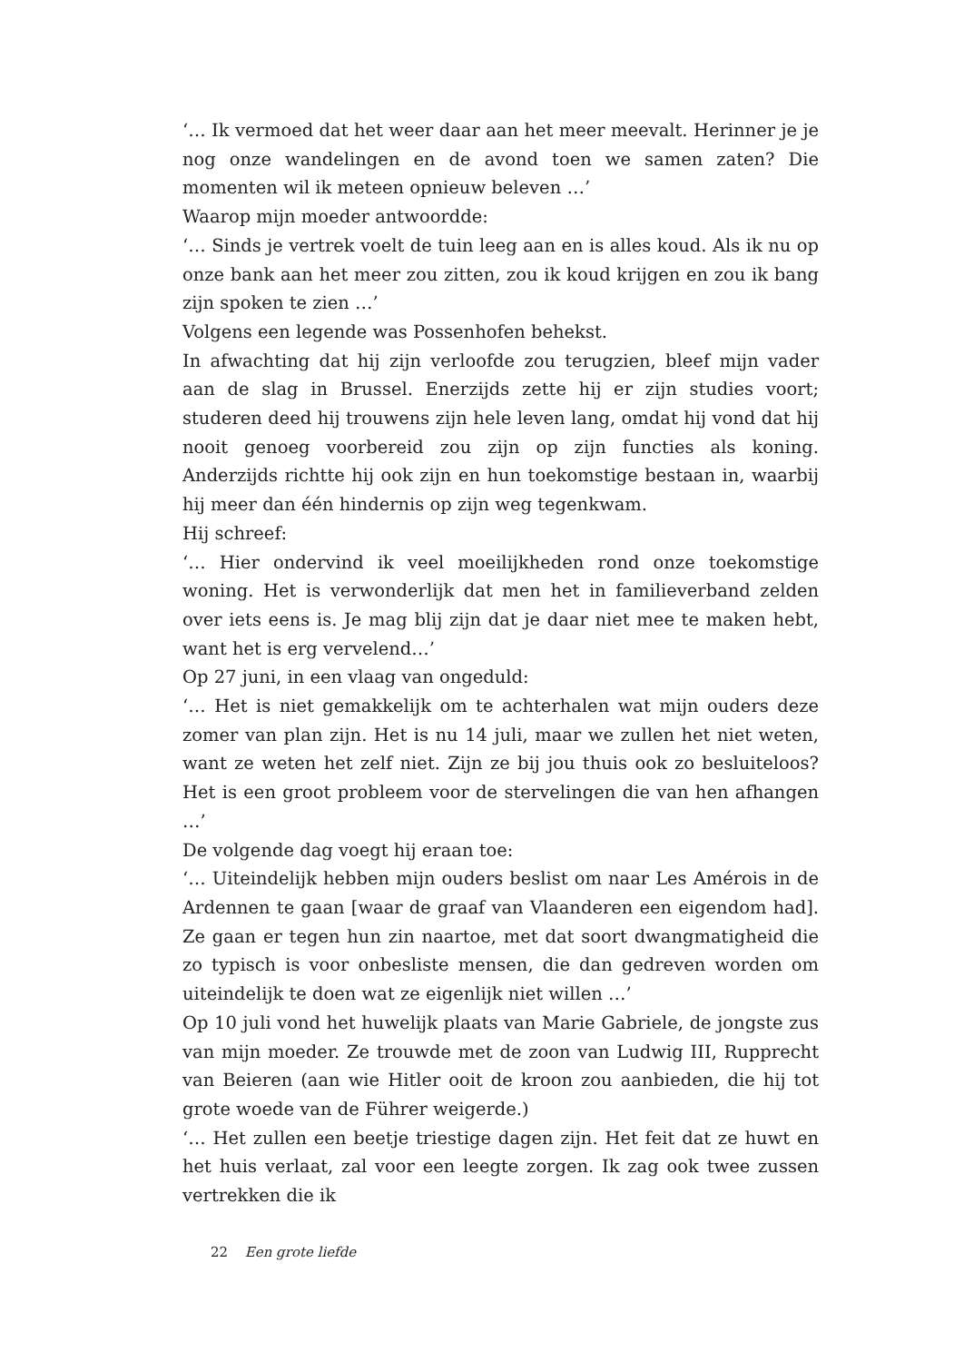‘… Ik vermoed dat het weer daar aan het meer meevalt. Herinner je je nog onze wandelingen en de avond toen we samen zaten? Die momenten wil ik meteen opnieuw beleven …’
Waarop mijn moeder antwoordde:
‘… Sinds je vertrek voelt de tuin leeg aan en is alles koud. Als ik nu op onze bank aan het meer zou zitten, zou ik koud krijgen en zou ik bang zijn spoken te zien …’
Volgens een legende was Possenhofen behekst.
In afwachting dat hij zijn verloofde zou terugzien, bleef mijn vader aan de slag in Brussel. Enerzijds zette hij er zijn studies voort; studeren deed hij trouwens zijn hele leven lang, omdat hij vond dat hij nooit genoeg voorbereid zou zijn op zijn functies als koning. Anderzijds richtte hij ook zijn en hun toekomstige bestaan in, waarbij hij meer dan één hindernis op zijn weg tegenkwam.
Hij schreef:
‘… Hier ondervind ik veel moeilijkheden rond onze toekomstige woning. Het is verwonderlijk dat men het in familieverband zelden over iets eens is. Je mag blij zijn dat je daar niet mee te maken hebt, want het is erg vervelend…’
Op 27 juni, in een vlaag van ongeduld:
‘… Het is niet gemakkelijk om te achterhalen wat mijn ouders deze zomer van plan zijn. Het is nu 14 juli, maar we zullen het niet weten, want ze weten het zelf niet. Zijn ze bij jou thuis ook zo besluiteloos? Het is een groot probleem voor de stervelingen die van hen afhangen …’
De volgende dag voegt hij eraan toe:
‘… Uiteindelijk hebben mijn ouders beslist om naar Les Amérois in de Ardennen te gaan [waar de graaf van Vlaanderen een eigendom had]. Ze gaan er tegen hun zin naartoe, met dat soort dwangmatigheid die zo typisch is voor onbesliste mensen, die dan gedreven worden om uiteindelijk te doen wat ze eigenlijk niet willen …’
Op 10 juli vond het huwelijk plaats van Marie Gabriele, de jongste zus van mijn moeder. Ze trouwde met de zoon van Ludwig III, Rupprecht van Beieren (aan wie Hitler ooit de kroon zou aanbieden, die hij tot grote woede van de Führer weigerde.)
‘… Het zullen een beetje triestige dagen zijn. Het feit dat ze huwt en het huis verlaat, zal voor een leegte zorgen. Ik zag ook twee zussen vertrekken die ik
22 Een grote liefde